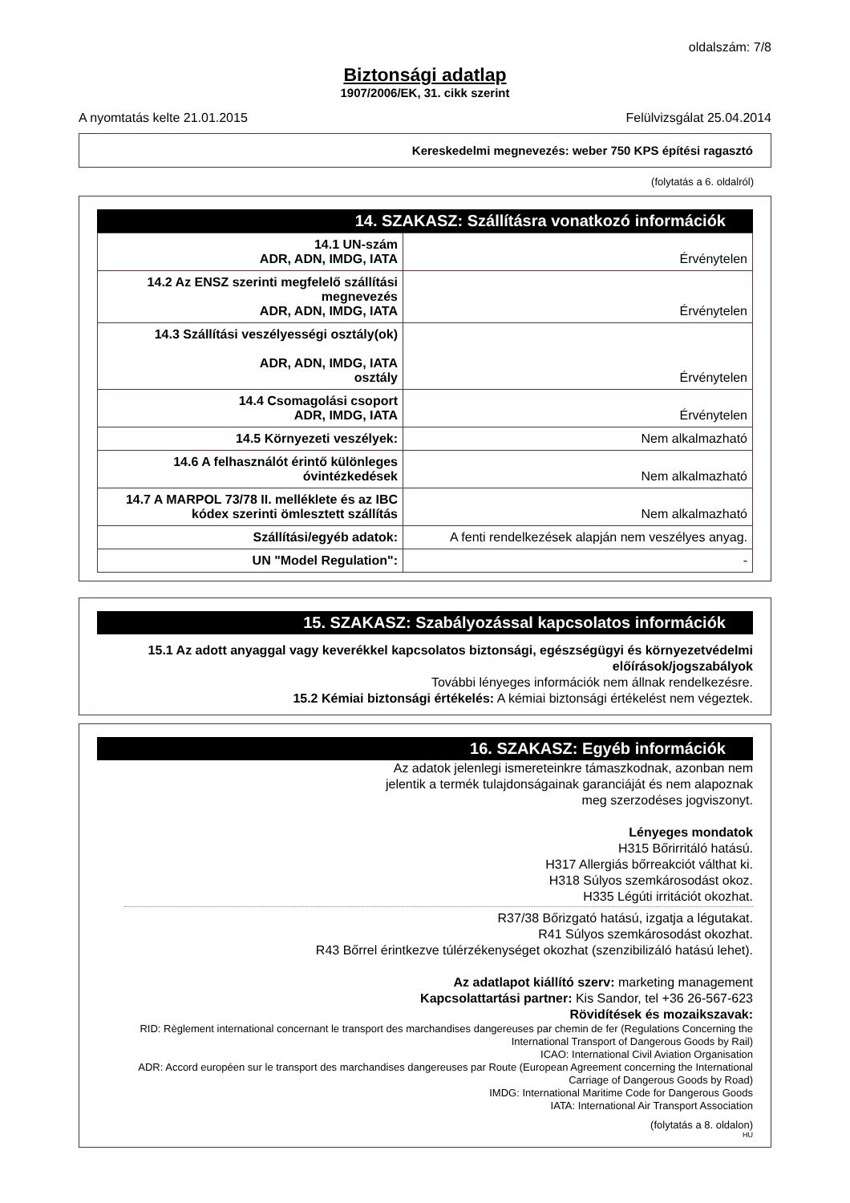oldalszám: 7/8
Biztonsági adatlap
1907/2006/EK, 31. cikk szerint
A nyomtatás kelte 21.01.2015 Felülvizsgálat 25.04.2014
Kereskedelmi megnevezés: weber 750 KPS építési ragasztó
(folytatás a 6. oldalról)
14. SZAKASZ: Szállításra vonatkozó információk
| 14.1 UN-szám ADR, ADN, IMDG, IATA | Érvénytelen |
| 14.2 Az ENSZ szerinti megfelelő szállítási megnevezés ADR, ADN, IMDG, IATA | Érvénytelen |
| 14.3 Szállítási veszélyességi osztály(ok) ADR, ADN, IMDG, IATA osztály | Érvénytelen |
| 14.4 Csomagolási csoport ADR, IMDG, IATA | Érvénytelen |
| 14.5 Környezeti veszélyek: | Nem alkalmazható |
| 14.6 A felhasználót érintő különleges óvintézkedések | Nem alkalmazható |
| 14.7 A MARPOL 73/78 II. melléklete és az IBC kódex szerinti ömlesztett szállítás | Nem alkalmazható |
| Szállítási/egyéb adatok: | A fenti rendelkezések alapján nem veszélyes anyag. |
| UN "Model Regulation": | - |
15. SZAKASZ: Szabályozással kapcsolatos információk
15.1 Az adott anyaggal vagy keverékkel kapcsolatos biztonsági, egészségügyi és környezetvédelmi előírások/jogszabályok
További lényeges információk nem állnak rendelkezésre.
15.2 Kémiai biztonsági értékelés: A kémiai biztonsági értékelést nem végeztek.
16. SZAKASZ: Egyéb információk
Az adatok jelenlegi ismereteinkre támaszkodnak, azonban nem
jelentik a termék tulajdonságainak garanciáját és nem alapoznak
meg szerzodéses jogviszonyt.
Lényeges mondatok
H315 Bőrirritáló hatású.
H317 Allergiás bőrreakciót válthat ki.
H318 Súlyos szemkárosodást okoz.
H335 Légúti irritációt okozhat.
R37/38 Bőrizgató hatású, izgatja a légutakat.
R41 Súlyos szemkárosodást okozhat.
R43 Bőrrel érintkezve túlérzékenységet okozhat (szenzibilizáló hatású lehet).
Az adatlapot kiállító szerv: marketing management
Kapcsolattartási partner: Kis Sandor, tel +36 26-567-623
Rövidítések és mozaikszavak:
RID: Règlement international concernant le transport des marchandises dangereuses par chemin de fer (Regulations Concerning the International Transport of Dangerous Goods by Rail)
ICAO: International Civil Aviation Organisation
ADR: Accord européen sur le transport des marchandises dangereuses par Route (European Agreement concerning the International Carriage of Dangerous Goods by Road)
IMDG: International Maritime Code for Dangerous Goods
IATA: International Air Transport Association
(folytatás a 8. oldalon)
HU